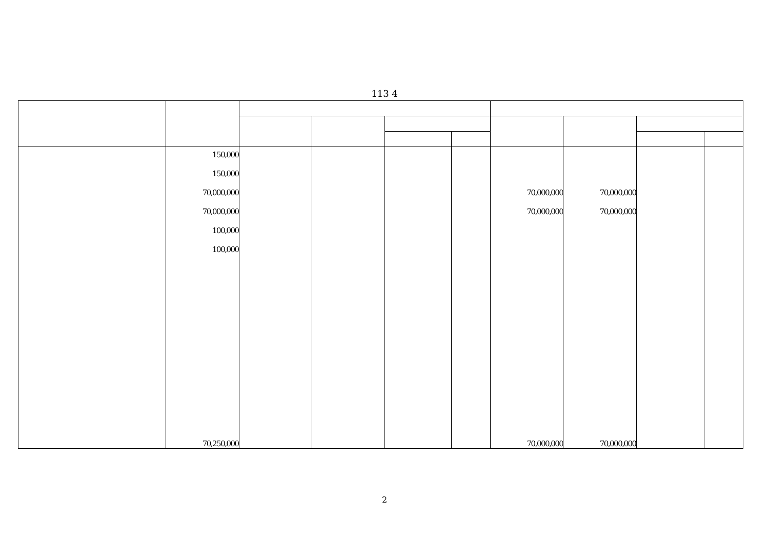113 4
| | 150,000 150,000 70,000,000 70,000,000 100,000 100,000 | | | | | 70,000,000 70,000,000 | 70,000,000 70,000,000 | | |
| | 70,250,000 | | | | | 70,000,000 | 70,000,000 | | |
2